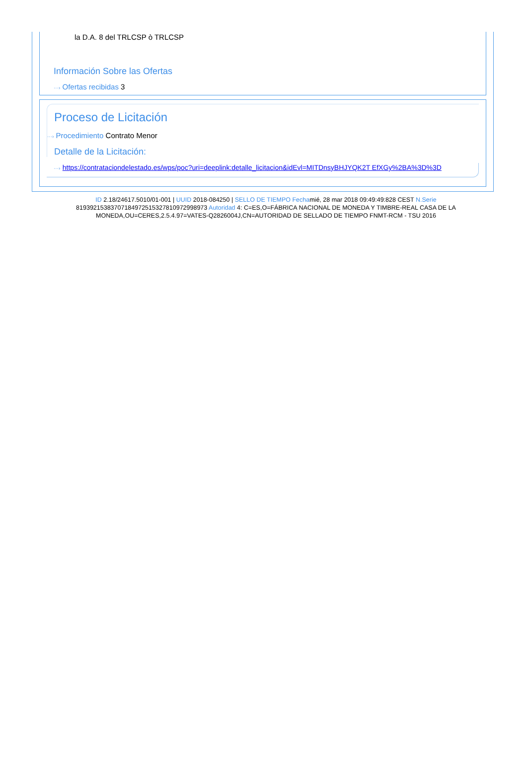la D.A. 8 del TRLCSP ò TRLCSP
Información Sobre las Ofertas
···› Ofertas recibidas 3
Proceso de Licitación
···› Procedimiento Contrato Menor
Detalle de la Licitación:
···› https://contrataciondelestado.es/wps/poc?uri=deeplink:detalle_licitacion&idEvl=MITDnsyBHJYQK2T EfXGy%2BA%3D%3D
ID 2.18/24617.5010/01-001 | UUID 2018-084250 | SELLO DE TIEMPO Fechamié, 28 mar 2018 09:49:49:828 CEST N.Serie 819392153837071849725153278109729989​73 Autoridad 4: C=ES,O=FÁBRICA NACIONAL DE MONEDA Y TIMBRE-REAL CASA DE LA MONEDA,OU=CERES,2.5.4.97=VATES-Q2826004J,CN=AUTORIDAD DE SELLADO DE TIEMPO FNMT-RCM - TSU 2016